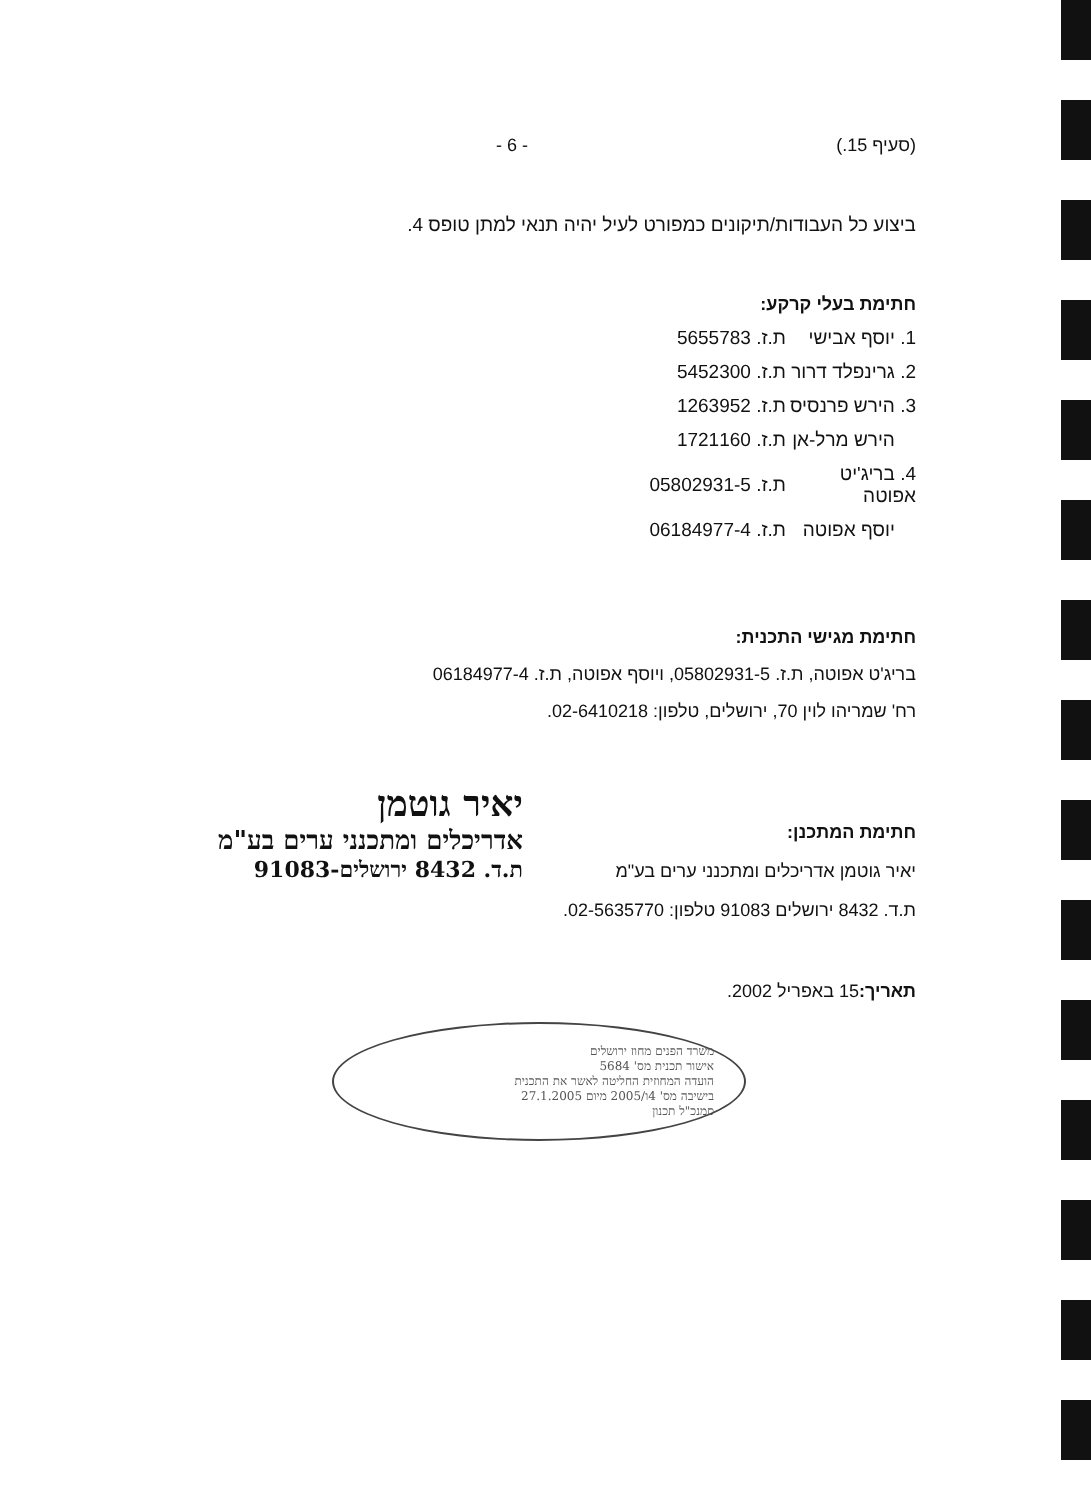(סעיף 15.) - 6 -
ביצוע כל העבודות/תיקונים כמפורט לעיל יהיה תנאי למתן טופס 4.
חתימת בעלי קרקע:
| 1. יוסף אבישי | ת.ז. 5655783 |
| 2. גרינפלד דרור | ת.ז. 5452300 |
| 3. הירש פרנסיס | ת.ז. 1263952 |
| הירש מרל-אן | ת.ז. 1721160 |
| 4. בריג'יט אפוטה | ת.ז. 05802931-5 |
| יוסף אפוטה | ת.ז. 06184977-4 |
חתימת מגישי התכנית:
בריג'ט אפוטה, ת.ז. 05802931-5, ויוסף אפוטה, ת.ז. 06184977-4
רח' שמריהו לוין 70, ירושלים, טלפון: 02-6410218.
חתימת המתכנן:
יאיר גוטמן אדריכלים ומתכנני ערים בע"מ
ת.ד. 8432 ירושלים 91083 טלפון: 02-5635770.
יאיר גוטמן
אדריכלים ומתכנני ערים בע"מ
ת.ד. 8432 ירושלים-91083
תאריך: 15 באפריל 2002.
משרד הפנים מחוז ירושלים
אישור תכנית מס' 5684
הועדה המחוזית החליטה לאשר את התכנית
בישיבה מס' 4ו/2005 מיום 27.1.2005
סמנכ"ל תכנון